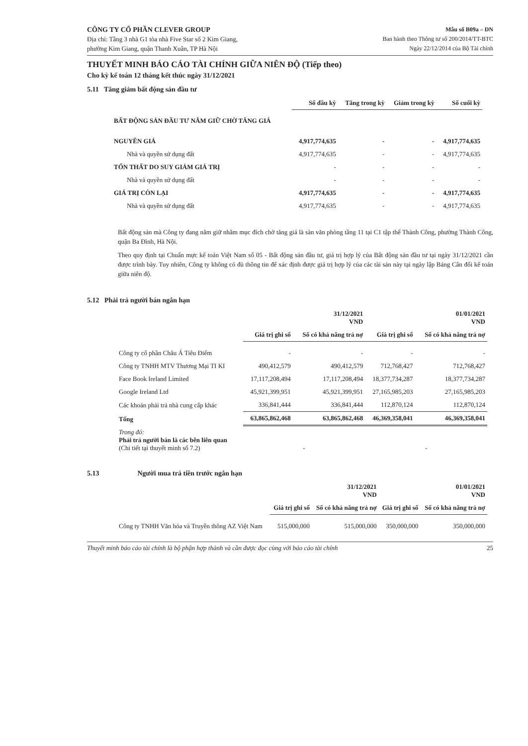CÔNG TY CỔ PHẦN CLEVER GROUP
Địa chỉ: Tầng 3 nhà G1 tòa nhà Five Star số 2 Kim Giang,
phường Kim Giang, quận Thanh Xuân, TP Hà Nội
Mẫu số B09a – DN
Ban hành theo Thông tư số 200/2014/TT-BTC
Ngày 22/12/2014 của Bộ Tài chính
THUYẾT MINH BÁO CÁO TÀI CHÍNH GIỮA NIÊN ĐỘ (Tiếp theo)
Cho kỳ kế toán 12 tháng kết thúc ngày 31/12/2021
5.11 Tăng giảm bất động sản đầu tư
| | Số đầu kỳ | Tăng trong kỳ | Giảm trong kỳ | Số cuối kỳ |
| BẤT ĐỘNG SẢN ĐẦU TƯ NẮM GIỮ CHỜ TĂNG GIÁ | | | | |
| NGUYÊN GIÁ | 4,917,774,635 | - | - | 4,917,774,635 |
| Nhà và quyền sử dụng đất | 4,917,774,635 | - | - | 4,917,774,635 |
| TỔN THẤT DO SUY GIẢM GIÁ TRỊ | - | - | - | - |
| Nhà và quyền sử dụng đất | - | - | - | - |
| GIÁ TRỊ CÒN LẠI | 4,917,774,635 | - | - | 4,917,774,635 |
| Nhà và quyền sử dụng đất | 4,917,774,635 | - | - | 4,917,774,635 |
Bất động sản mà Công ty đang nắm giữ nhằm mục đích chờ tăng giá là sàn văn phòng tầng 11 tại C1 tập thể Thành Công, phường Thành Công, quận Ba Đình, Hà Nội.
Theo quy định tại Chuẩn mực kế toán Việt Nam số 05 - Bất động sản đầu tư, giá trị hợp lý của Bất động sản đầu tư tại ngày 31/12/2021 cần được trình bày. Tuy nhiên, Công ty không có đủ thông tin để xác định được giá trị hợp lý của các tài sản này tại ngày lập Bảng Cân đối kế toán giữa niên độ.
5.12 Phải trả người bán ngắn hạn
| | | 31/12/2021 VND | | 01/01/2021 VND |
| | Giá trị ghi sổ | Số có khả năng trả nợ | Giá trị ghi sổ | Số có khả năng trả nợ |
| Công ty cổ phần Châu Á Tiêu Điểm | - | - | - | - |
| Công ty TNHH MTV Thương Mại TI KI | 490,412,579 | 490,412,579 | 712,768,427 | 712,768,427 |
| Face Book Ireland Limited | 17,117,208,494 | 17,117,208,494 | 18,377,734,287 | 18,377,734,287 |
| Google Ireland Ltd | 45,921,399,951 | 45,921,399,951 | 27,165,985,203 | 27,165,985,203 |
| Các khoản phải trả nhà cung cấp khác | 336,841,444 | 336,841,444 | 112,870,124 | 112,870,124 |
| Tổng | 63,865,862,468 | 63,865,862,468 | 46,369,358,041 | 46,369,358,041 |
| Trong đó: Phải trả người bán là các bên liên quan (Chi tiết tại thuyết minh số 7.2) | - | | - | |
5.13 Người mua trả tiền trước ngắn hạn
| | | 31/12/2021 VND | | 01/01/2021 VND |
| | Giá trị ghi sổ | Số có khả năng trả nợ | Giá trị ghi sổ | Số có khả năng trả nợ |
| Công ty TNHH Văn hóa và Truyền thông AZ Việt Nam | 515,000,000 | 515,000,000 | 350,000,000 | 350,000,000 |
Thuyết minh báo cáo tài chính là bộ phận hợp thành và cần được đọc cùng với báo cáo tài chính 25